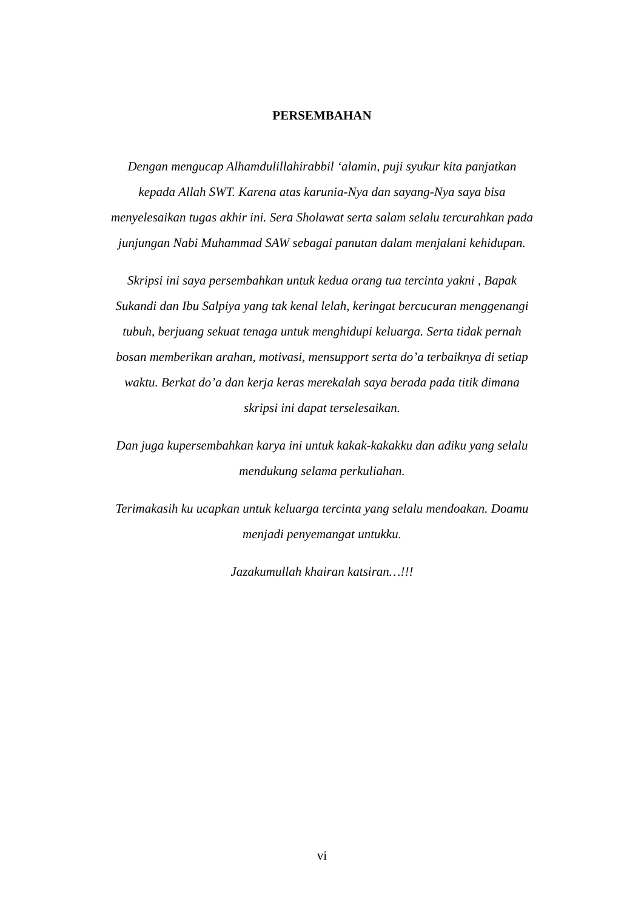PERSEMBAHAN
Dengan mengucap Alhamdulillahirabbil ‘alamin, puji syukur kita panjatkan kepada Allah SWT. Karena atas karunia-Nya dan sayang-Nya saya bisa menyelesaikan tugas akhir ini. Sera Sholawat serta salam selalu tercurahkan pada junjungan Nabi Muhammad SAW sebagai panutan dalam menjalani kehidupan.
Skripsi ini saya persembahkan untuk kedua orang tua tercinta yakni , Bapak Sukandi dan Ibu Salpiya yang tak kenal lelah, keringat bercucuran menggenangi tubuh, berjuang sekuat tenaga untuk menghidupi keluarga. Serta tidak pernah bosan memberikan arahan, motivasi, mensupport serta do’a terbaiknya di setiap waktu. Berkat do’a dan kerja keras merekalah saya berada pada titik dimana skripsi ini dapat terselesaikan.
Dan juga kupersembahkan karya ini untuk kakak-kakakku dan adiku yang selalu mendukung selama perkuliahan.
Terimakasih ku ucapkan untuk keluarga tercinta yang selalu mendoakan. Doamu menjadi penyemangat untukku.
Jazakumullah khairan katsiran…!!!
vi